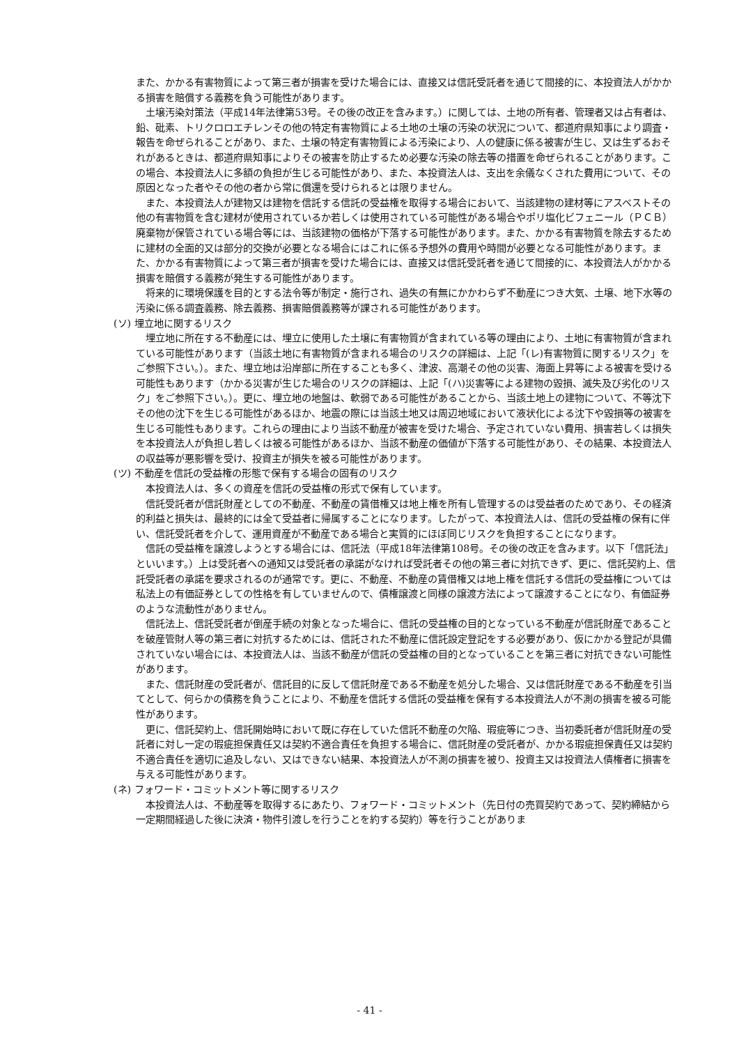また、かかる有害物質によって第三者が損害を受けた場合には、直接又は信託受託者を通じて間接的に、本投資法人がかかる損害を賠償する義務を負う可能性があります。
土壌汚染対策法（平成14年法律第53号。その後の改正を含みます。）に関しては、土地の所有者、管理者又は占有者は、鉛、砒素、トリクロロエチレンその他の特定有害物質による土地の土壌の汚染の状況について、都道府県知事により調査・報告を命ぜられることがあり、また、土壌の特定有害物質による汚染により、人の健康に係る被害が生じ、又は生ずるおそれがあるときは、都道府県知事によりその被害を防止するため必要な汚染の除去等の措置を命ぜられることがあります。この場合、本投資法人に多額の負担が生じる可能性があり、また、本投資法人は、支出を余儀なくされた費用について、その原因となった者やその他の者から常に償還を受けられるとは限りません。
また、本投資法人が建物又は建物を信託する信託の受益権を取得する場合において、当該建物の建材等にアスベストその他の有害物質を含む建材が使用されているか若しくは使用されている可能性がある場合やポリ塩化ビフェニール（ＰＣＢ）廃棄物が保管されている場合等には、当該建物の価格が下落する可能性があります。また、かかる有害物質を除去するために建材の全面的又は部分的交換が必要となる場合にはこれに係る予想外の費用や時間が必要となる可能性があります。また、かかる有害物質によって第三者が損害を受けた場合には、直接又は信託受託者を通じて間接的に、本投資法人がかかる損害を賠償する義務が発生する可能性があります。
将来的に環境保護を目的とする法令等が制定・施行され、過失の有無にかかわらず不動産につき大気、土壌、地下水等の汚染に係る調査義務、除去義務、損害賠償義務等が課される可能性があります。
(ソ) 埋立地に関するリスク
埋立地に所在する不動産には、埋立に使用した土壌に有害物質が含まれている等の理由により、土地に有害物質が含まれている可能性があります（当該土地に有害物質が含まれる場合のリスクの詳細は、上記「(レ)有害物質に関するリスク」をご参照下さい。）。また、埋立地は沿岸部に所在することも多く、津波、高潮その他の災害、海面上昇等による被害を受ける可能性もあります（かかる災害が生じた場合のリスクの詳細は、上記「(ハ)災害等による建物の毀損、滅失及び劣化のリスク」をご参照下さい。）。更に、埋立地の地盤は、軟弱である可能性があることから、当該土地上の建物について、不等沈下その他の沈下を生じる可能性があるほか、地震の際には当該土地又は周辺地域において液状化による沈下や毀損等の被害を生じる可能性もあります。これらの理由により当該不動産が被害を受けた場合、予定されていない費用、損害若しくは損失を本投資法人が負担し若しくは被る可能性があるほか、当該不動産の価値が下落する可能性があり、その結果、本投資法人の収益等が悪影響を受け、投資主が損失を被る可能性があります。
(ツ) 不動産を信託の受益権の形態で保有する場合の固有のリスク
本投資法人は、多くの資産を信託の受益権の形式で保有しています。
信託受託者が信託財産としての不動産、不動産の賃借権又は地上権を所有し管理するのは受益者のためであり、その経済的利益と損失は、最終的には全て受益者に帰属することになります。したがって、本投資法人は、信託の受益権の保有に伴い、信託受託者を介して、運用資産が不動産である場合と実質的にほぼ同じリスクを負担することになります。
信託の受益権を譲渡しようとする場合には、信託法（平成18年法律第108号。その後の改正を含みます。以下「信託法」といいます。）上は受託者への通知又は受託者の承諾がなければ受託者その他の第三者に対抗できず、更に、信託契約上、信託受託者の承諾を要求されるのが通常です。更に、不動産、不動産の賃借権又は地上権を信託する信託の受益権については私法上の有価証券としての性格を有していませんので、債権譲渡と同様の譲渡方法によって譲渡することになり、有価証券のような流動性がありません。
信託法上、信託受託者が倒産手続の対象となった場合に、信託の受益権の目的となっている不動産が信託財産であることを破産管財人等の第三者に対抗するためには、信託された不動産に信託設定登記をする必要があり、仮にかかる登記が具備されていない場合には、本投資法人は、当該不動産が信託の受益権の目的となっていることを第三者に対抗できない可能性があります。
また、信託財産の受託者が、信託目的に反して信託財産である不動産を処分した場合、又は信託財産である不動産を引当てとして、何らかの債務を負うことにより、不動産を信託する信託の受益権を保有する本投資法人が不測の損害を被る可能性があります。
更に、信託契約上、信託開始時において既に存在していた信託不動産の欠陥、瑕疵等につき、当初委託者が信託財産の受託者に対し一定の瑕疵担保責任又は契約不適合責任を負担する場合に、信託財産の受託者が、かかる瑕疵担保責任又は契約不適合責任を適切に追及しない、又はできない結果、本投資法人が不測の損害を被り、投資主又は投資法人債権者に損害を与える可能性があります。
(ネ) フォワード・コミットメント等に関するリスク
本投資法人は、不動産等を取得するにあたり、フォワード・コミットメント（先日付の売買契約であって、契約締結から一定期間経過した後に決済・物件引渡しを行うことを約する契約）等を行うことがありま
- 41 -